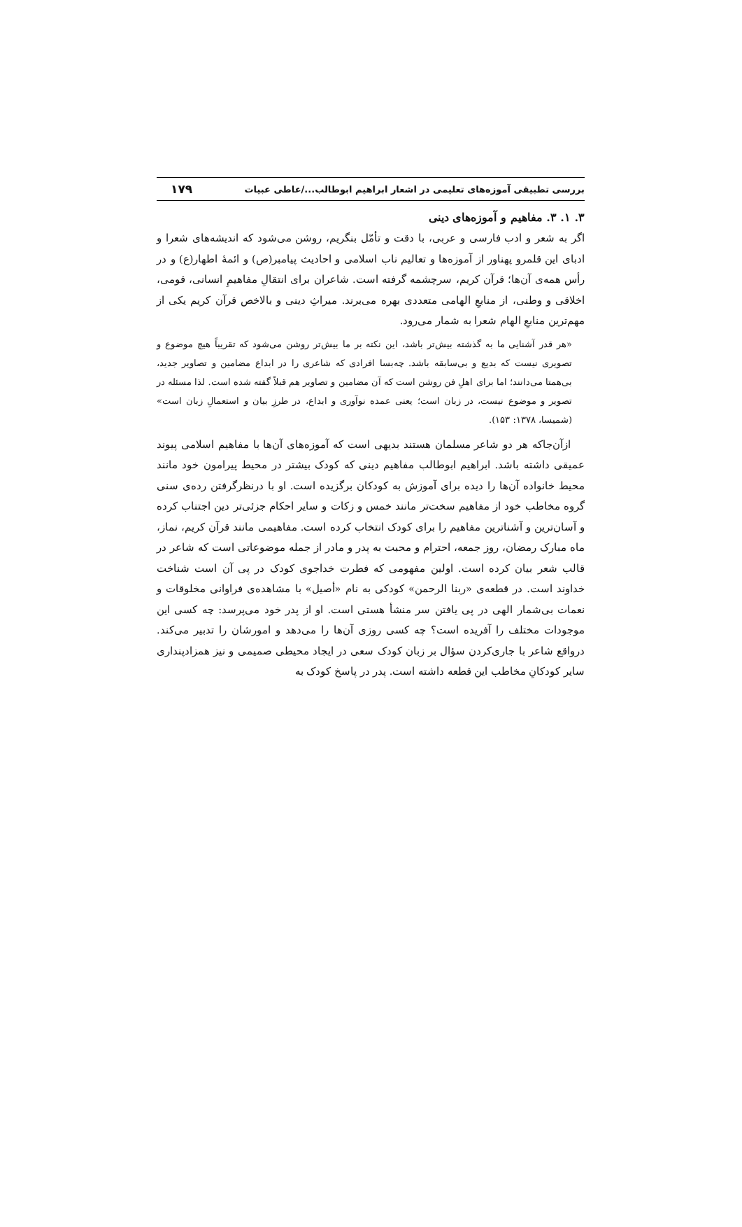بررسی تطبیقی آموزه‌های تعلیمی در اشعار ابراهیم ابوطالب.../عاطی عبیات ۱۷۹
۳. ۱. ۳. مفاهیم و آموزه‌های دینی
اگر به شعر و ادب فارسی و عربی، با دقت و تأمّل بنگریم، روشن می‌شود که اندیشه‌های شعرا و ادبای این قلمرو پهناور از آموزه‌ها و تعالیم ناب اسلامی و احادیث پیامبر(ص) و ائمهٔ اطهار(ع) و در رأس همه‌ی آن‌ها؛ قرآن کریم، سرچشمه گرفته است. شاعران برای انتقالِ مفاهیمِ انسانی، قومی، اخلاقی و وطنی، از منابعِ الهامی متعددی بهره می‌برند. میراثِ دینی و بالاخص قرآن کریم یکی از مهم‌ترین منابعِ الهام شعرا به شمار می‌رود.
«هر قدر آشنایی ما به گذشته بیش‌تر باشد، این نکته بر ما بیش‌تر روشن می‌شود که تقریباً هیچ موضوع و تصویری نیست که بدیع و بی‌سابقه باشد. چه‌بسا افرادی که شاعری را در ابداع مضامین و تصاویر جدید، بی‌همتا می‌دانند؛ اما برای اهلِ فن روشن است که آن مضامین و تصاویر هم قبلاً گفته شده است. لذا مسئله در تصویر و موضوع نیست، در زبان است؛ یعنی عمده نوآوری و ابداع، در طرزِ بیان و استعمالِ زبان است» (شمیسا، ۱۳۷۸: ۱۵۳).
ازآن‌جاکه هر دو شاعر مسلمان هستند بدیهی است که آموزه‌های آن‌ها با مفاهیم اسلامی پیوند عمیقی داشته باشد. ابراهیم ابوطالب مفاهیم دینی که کودک بیشتر در محیط پیرامون خود مانند محیط خانواده آن‌ها را دیده برای آموزش به کودکان برگزیده است. او با درنظرگرفتن رده‌ی سنی گروه مخاطب خود از مفاهیم سخت‌تر مانند خمس و زکات و سایر احکام جزئی‌تر دین اجتناب کرده و آسان‌ترین و آشناترین مفاهیم را برای کودک انتخاب کرده است. مفاهیمی مانند قرآن کریم، نماز، ماه مبارک رمضان، روز جمعه، احترام و محبت به پدر و مادر از جمله موضوعاتی است که شاعر در قالب شعر بیان کرده است. اولین مفهومی که فطرت خداجوی کودک در پی آن است شناخت خداوند است. در قطعه‌ی «ربنا الرحمن» کودکی به نام «أصیل» با مشاهده‌ی فراوانی مخلوقات و نعمات بی‌شمار الهی در پی یافتن سر منشأ هستی است. او از پدر خود می‌پرسد: چه کسی این موجودات مختلف را آفریده است؟ چه کسی روزی آن‌ها را می‌دهد و امورشان را تدبیر می‌کند. درواقع شاعر با جاری‌کردن سؤال بر زبان کودک سعی در ایجاد محیطی صمیمی و نیز همزادپنداری سایر کودکانِ مخاطب این قطعه داشته است. پدر در پاسخ کودک به